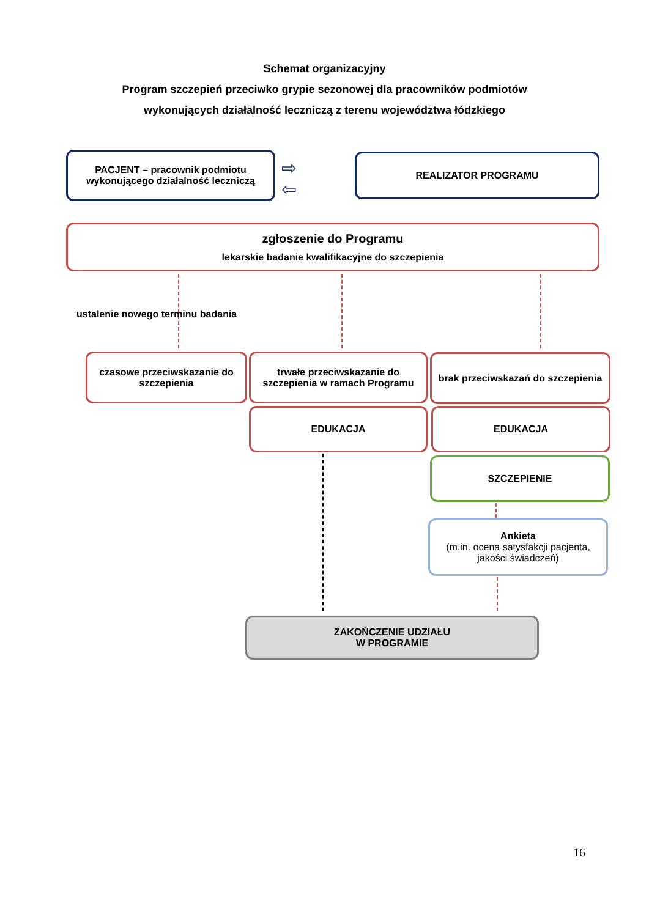Schemat organizacyjny
Program szczepień przeciwko grypie sezonowej dla pracowników podmiotów
wykonujących działalność leczniczą z terenu województwa łódzkiego
PACJENT – pracownik podmiotu wykonującego działalność leczniczą
⇨
⇦
REALIZATOR PROGRAMU
zgłoszenie do Programu
lekarskie badanie kwalifikacyjne do szczepienia
ustalenie nowego terminu badania
czasowe przeciwskazanie do szczepienia
trwałe przeciwskazanie do szczepienia w ramach Programu
brak przeciwskazań do szczepienia
EDUKACJA EDUKACJA
SZCZEPIENIE
Ankieta
(m.in. ocena satysfakcji pacjenta, jakości świadczeń)
ZAKOŃCZENIE UDZIAŁU
W PROGRAMIE
16